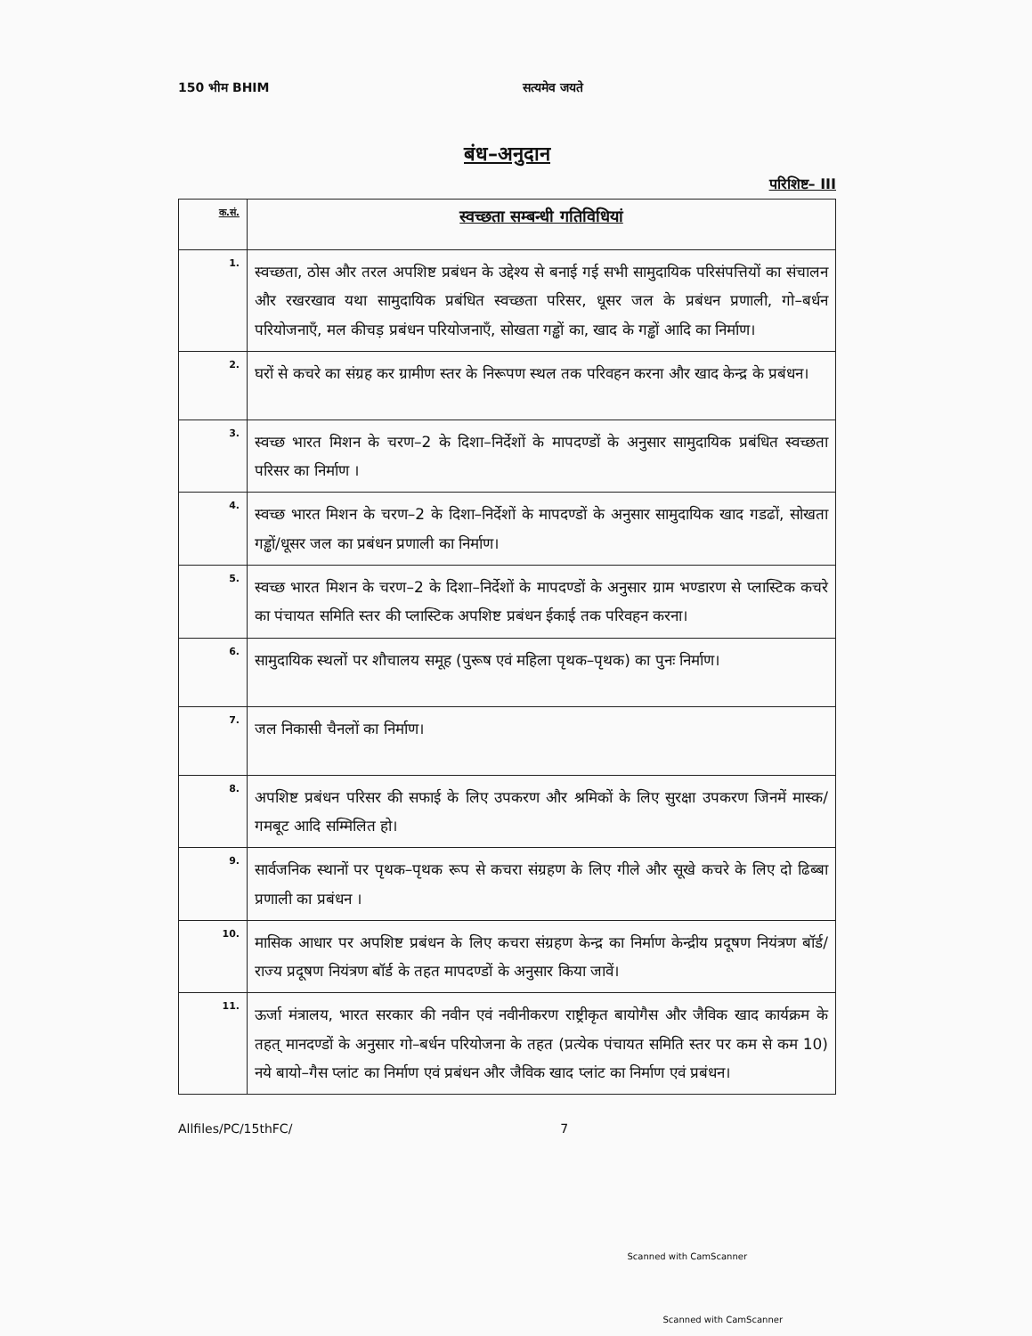150 भीम BHIM सत्यमेव जयते
बंध–अनुदान
परिशिष्ट– III
| क.सं. | स्वच्छता सम्बन्धी गतिविधियां |
| --- | --- |
| 1. | स्वच्छता, ठोस और तरल अपशिष्ट प्रबंधन के उद्देश्य से बनाई गई सभी सामुदायिक परिसंपत्तियों का संचालन और रखरखाव यथा सामुदायिक प्रबंधित स्वच्छता परिसर, धूसर जल के प्रबंधन प्रणाली, गो–बर्धन परियोजनाएँ, मल कीचड़ प्रबंधन परियोजनाएँ, सोखता गड्ढों का, खाद के गड्ढों आदि का निर्माण। |
| 2. | घरों से कचरे का संग्रह कर ग्रामीण स्तर के निरूपण स्थल तक परिवहन करना और खाद केन्द्र के प्रबंधन। |
| 3. | स्वच्छ भारत मिशन के चरण–2 के दिशा–निर्देशों के मापदण्डों के अनुसार सामुदायिक प्रबंधित स्वच्छता परिसर का निर्माण । |
| 4. | स्वच्छ भारत मिशन के चरण–2 के दिशा–निर्देशों के मापदण्डों के अनुसार सामुदायिक खाद गडढों, सोखता गड्ढों/धूसर जल का प्रबंधन प्रणाली का निर्माण। |
| 5. | स्वच्छ भारत मिशन के चरण–2 के दिशा–निर्देशों के मापदण्डों के अनुसार ग्राम भण्डारण से प्लास्टिक कचरे का पंचायत समिति स्तर की प्लास्टिक अपशिष्ट प्रबंधन ईकाई तक परिवहन करना। |
| 6. | सामुदायिक स्थलों पर शौचालय समूह (पुरूष एवं महिला पृथक–पृथक) का पुनः निर्माण। |
| 7. | जल निकासी चैनलों का निर्माण। |
| 8. | अपशिष्ट प्रबंधन परिसर की सफाई के लिए उपकरण और श्रमिकों के लिए सुरक्षा उपकरण जिनमें मास्क/गमबूट आदि सम्मिलित हो। |
| 9. | सार्वजनिक स्थानों पर पृथक–पृथक रूप से कचरा संग्रहण के लिए गीले और सूखे कचरे के लिए दो ढिब्बा प्रणाली का प्रबंधन । |
| 10. | मासिक आधार पर अपशिष्ट प्रबंधन के लिए कचरा संग्रहण केन्द्र का निर्माण केन्द्रीय प्रदूषण नियंत्रण बॉर्ड/राज्य प्रदूषण नियंत्रण बॉर्ड के तहत मापदण्डों के अनुसार किया जावें। |
| 11. | ऊर्जा मंत्रालय, भारत सरकार की नवीन एवं नवीनीकरण राष्ट्रीकृत बायोगैस और जैविक खाद कार्यक्रम के तहत् मानदण्डों के अनुसार गो–बर्धन परियोजना के तहत (प्रत्येक पंचायत समिति स्तर पर कम से कम 10) नये बायो–गैस प्लांट का निर्माण एवं प्रबंधन और जैविक खाद प्लांट का निर्माण एवं प्रबंधन। |
Allfiles/PC/15thFC/ 7
Scanned with CamScanner
Scanned with CamScanner